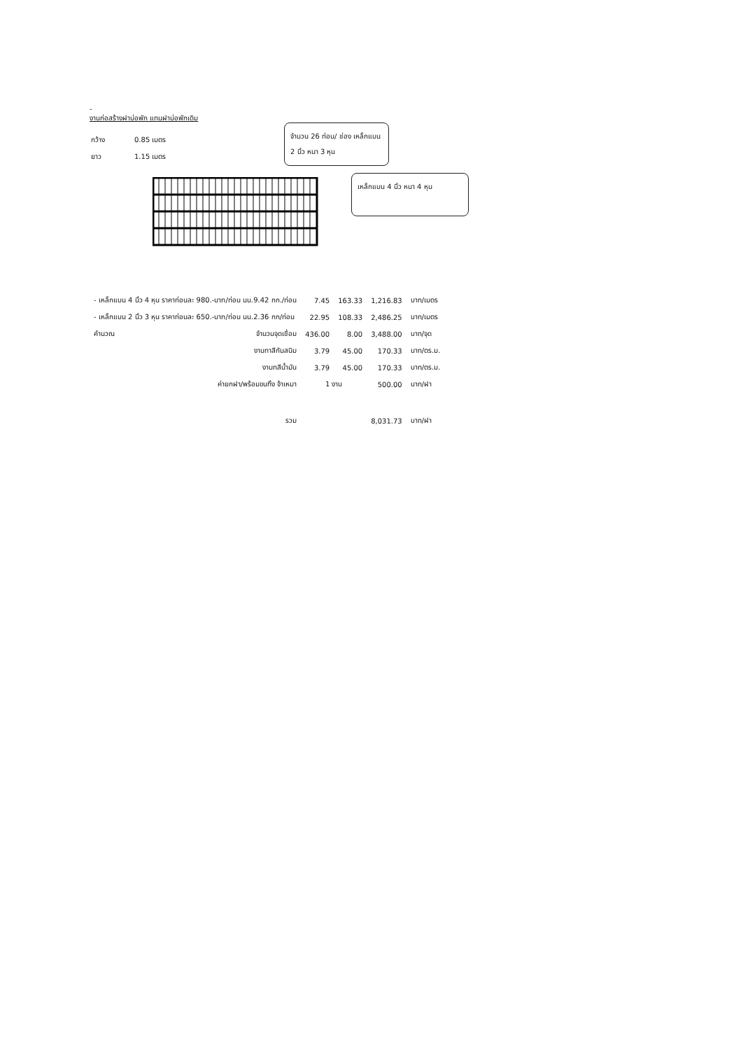-
งานก่อสร้างฝาบ่อพัก แทนฝาบ่อพักเดิม
| กว้าง | 0.85 เมตร |
| ยาว | 1.15 เมตร |
จำนวน 26 ท่อน/ ช่อง เหล็กแบน 2 นิ้ว หนา 3 หุน
เหล็กแบน 4 นิ้ว หนา 4 หุน
| - เหล็กแบน 4 นิ้ว 4 หุน ราคาท่อนละ 980.-บาท/ท่อน นน.9.42 กก./ท่อน | 7.45 | 163.33 | 1,216.83 | บาท/เมตร |
| - เหล็กแบน 2 นิ้ว 3 หุน ราคาท่อนละ 650.-บาท/ท่อน นน.2.36 กก/ท่อน | 22.95 | 108.33 | 2,486.25 | บาท/เมตร |
| คำนวณ จำนวนจุดเชื่อม | 436.00 | 8.00 | 3,488.00 | บาท/จุด |
| งานทาสีกันสนิม | 3.79 | 45.00 | 170.33 | บาท/ตร.ม. |
| งานทสีน้ำมัน | 3.79 | 45.00 | 170.33 | บาท/ตร.ม. |
| ค่ายกฝา/พร้อมขนทิ้ง จ้าเหมา | 1 งาน | | 500.00 | บาท/ฝา |
| รวม | | | 8,031.73 | บาท/ฝา |